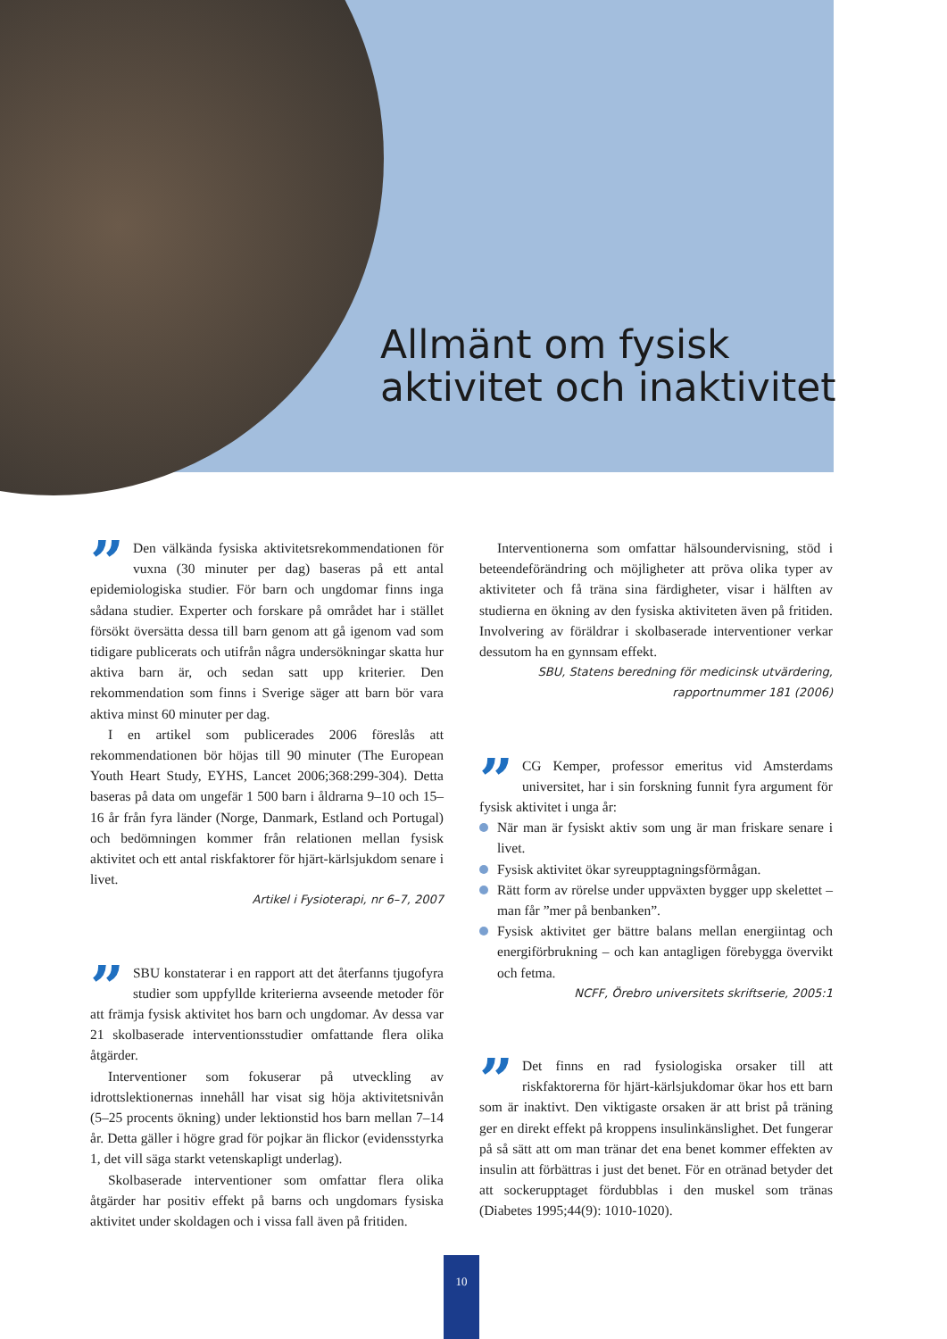Allmänt om fysisk
aktivitet och inaktivitet
” Den välkända fysiska aktivitetsrekommendationen för vuxna (30 minuter per dag) baseras på ett antal epidemiologiska studier. För barn och ungdomar finns inga sådana studier. Experter och forskare på området har i stället försökt översätta dessa till barn genom att gå igenom vad som tidigare publicerats och utifrån några undersökningar skatta hur aktiva barn är, och sedan satt upp kriterier. Den rekommendation som finns i Sverige säger att barn bör vara aktiva minst 60 minuter per dag.
I en artikel som publicerades 2006 föreslås att rekommendationen bör höjas till 90 minuter (The European Youth Heart Study, EYHS, Lancet 2006;368:299-304). Detta baseras på data om ungefär 1 500 barn i åldrarna 9–10 och 15–16 år från fyra länder (Norge, Danmark, Estland och Portugal) och bedömningen kommer från relationen mellan fysisk aktivitet och ett antal riskfaktorer för hjärt-kärlsjukdom senare i livet.
Artikel i Fysioterapi, nr 6–7, 2007
” SBU konstaterar i en rapport att det återfanns tjugofyra studier som uppfyllde kriterierna avseende metoder för att främja fysisk aktivitet hos barn och ungdomar. Av dessa var 21 skolbaserade interventionsstudier omfattande flera olika åtgärder.
Interventioner som fokuserar på utveckling av idrottslektionernas innehåll har visat sig höja aktivitetsnivån (5–25 procents ökning) under lektionstid hos barn mellan 7–14 år. Detta gäller i högre grad för pojkar än flickor (evidensstyrka 1, det vill säga starkt vetenskapligt underlag).
Skolbaserade interventioner som omfattar flera olika åtgärder har positiv effekt på barns och ungdomars fysiska aktivitet under skoldagen och i vissa fall även på fritiden.
Interventionerna som omfattar hälsoundervisning, stöd i beteendeförändring och möjligheter att pröva olika typer av aktiviteter och få träna sina färdigheter, visar i hälften av studierna en ökning av den fysiska aktiviteten även på fritiden. Involvering av föräldrar i skolbaserade interventioner verkar dessutom ha en gynnsam effekt.
SBU, Statens beredning för medicinsk utvärdering,
rapportnummer 181 (2006)
” CG Kemper, professor emeritus vid Amsterdams universitet, har i sin forskning funnit fyra argument för fysisk aktivitet i unga år:
När man är fysiskt aktiv som ung är man friskare senare i livet.
Fysisk aktivitet ökar syreupptagningsförmågan.
Rätt form av rörelse under uppväxten bygger upp skelettet – man får ”mer på benbanken”.
Fysisk aktivitet ger bättre balans mellan energiintag och energiförbrukning – och kan antagligen förebygga övervikt och fetma.
NCFF, Örebro universitets skriftserie, 2005:1
” Det finns en rad fysiologiska orsaker till att riskfaktorerna för hjärt-kärlsjukdomar ökar hos ett barn som är inaktivt. Den viktigaste orsaken är att brist på träning ger en direkt effekt på kroppens insulinkänslighet. Det fungerar på så sätt att om man tränar det ena benet kommer effekten av insulin att förbättras i just det benet. För en otränad betyder det att sockerupptaget fördubblas i den muskel som tränas (Diabetes 1995;44(9): 1010-1020).
10